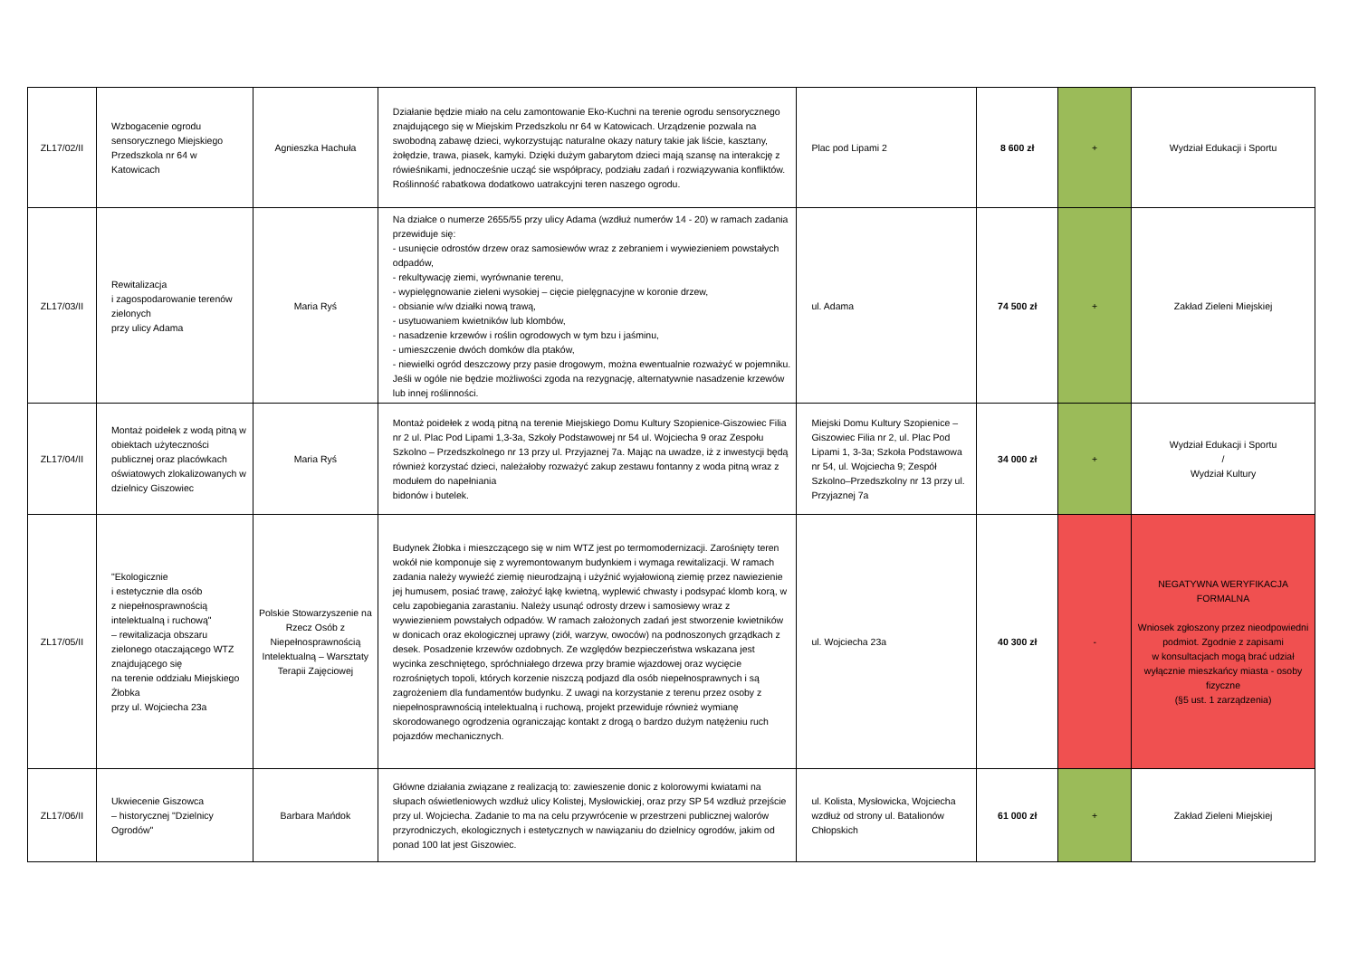| ZL17/02/II | Wzbogacenie ogrodu sensorycznego Miejskiego Przedszkola nr 64 w Katowicach | Agnieszka Hachuła | Działanie będzie miało na celu zamontowanie Eko-Kuchni na terenie ogrodu sensorycznego znajdującego się w Miejskim Przedszkolu nr 64 w Katowicach. Urządzenie pozwala na swobodną zabawę dzieci, wykorzystując naturalne okazy natury takie jak liście, kasztany, żołędzie, trawa, piasek, kamyki. Dzięki dużym gabarytom dzieci mają szansę na interakcję z rówieśnikami, jednocześnie ucząć sie współpracy, podziału zadań i rozwiązywania konfliktów. Roślinność rabatkowa dodatkowo uatrakcyjni teren naszego ogrodu. | Plac pod Lipami 2 | 8 600 zł | + | Wydział Edukacji i Sportu |
| ZL17/03/II | Rewitalizacja i zagospodarowanie terenów zielonych przy ulicy Adama | Maria Ryś | Na działce o numerze 2655/55 przy ulicy Adama (wzdłuż numerów 14 - 20) w ramach zadania przewiduje się: - usunięcie odrostów drzew oraz samosiewów wraz z zebraniem i wywiezieniem powstałych odpadów, - rekultywację ziemi, wyrównanie terenu, - wypielęgnowanie zieleni wysokiej – cięcie pielęgnacyjne w koronie drzew, - obsianie w/w działki nową trawą, - usytuowaniem kwietników lub klombów, - nasadzenie krzewów i roślin ogrodowych w tym bzu i jaśminu, - umieszczenie dwóch domków dla ptaków, - niewielki ogród deszczowy przy pasie drogowym, można ewentualnie rozważyć w pojemniku. Jeśli w ogóle nie będzie możliwości zgoda na rezygnację, alternatywnie nasadzenie krzewów lub innej roślinności. | ul. Adama | 74 500 zł | + | Zakład Zieleni Miejskiej |
| ZL17/04/II | Montaż poidełek z wodą pitną w obiektach użyteczności publicznej oraz placówkach oświatowych zlokalizowanych w dzielnicy Giszowiec | Maria Ryś | Montaż poidełek z wodą pitną na terenie Miejskiego Domu Kultury Szopienice-Giszowiec Filia nr 2 ul. Plac Pod Lipami 1,3-3a, Szkoły Podstawowej nr 54 ul. Wojciecha 9 oraz Zespołu Szkolno – Przedszkolnego nr 13 przy ul. Przyjaznej 7a. Mając na uwadze, iż z inwestycji będą również korzystać dzieci, należałoby rozważyć zakup zestawu fontanny z woda pitną wraz z modułem do napełniania bidonów i butelek. | Miejski Domu Kultury Szopienice – Giszowiec Filia nr 2, ul. Plac Pod Lipami 1, 3-3a; Szkoła Podstawowa nr 54, ul. Wojciecha 9; Zespół Szkolno–Przedszkolny nr 13 przy ul. Przyjaznej 7a | 34 000 zł | + | Wydział Edukacji i Sportu / Wydział Kultury |
| ZL17/05/II | "Ekologicznie i estetycznie dla osób z niepełnosprawnością intelektualną i ruchową" – rewitalizacja obszaru zielonego otaczającego WTZ znajdującego się na terenie oddziału Miejskiego Żłobka przy ul. Wojciecha 23a | Polskie Stowarzyszenie na Rzecz Osób z Niepełnosprawnością Intelektualną – Warsztaty Terapii Zajęciowej | Budynek Żłobka i mieszczącego się w nim WTZ jest po termomodernizacji. Zarośnięty teren wokół nie komponuje się z wyremontowanym budynkiem i wymaga rewitalizacji. W ramach zadania należy wywieźć ziemię nieurodzajną i użyźnić wyjałowioną ziemię przez nawiezienie jej humusem, posiać trawę, założyć łąkę kwietną, wyplewić chwasty i podsypać klomb korą, w celu zapobiegania zarastaniu. Należy usunąć odrosty drzew i samosiewy wraz z wywiezieniem powstałych odpadów. W ramach założonych zadań jest stworzenie kwietników w donicach oraz ekologicznej uprawy (ziół, warzyw, owoców) na podnoszonych grządkach z desek. Posadzenie krzewów ozdobnych. Ze względów bezpieczeństwa wskazana jest wycinka zeschniętego, spróchniałego drzewa przy bramie wjazdowej oraz wycięcie rozrośniętych topoli, których korzenie niszczą podjazd dla osób niepełnosprawnych i są zagrożeniem dla fundamentów budynku. Z uwagi na korzystanie z terenu przez osoby z niepełnosprawnością intelektualną i ruchową, projekt przewiduje również wymianę skorodowanego ogrodzenia ograniczając kontakt z drogą o bardzo dużym natężeniu ruch pojazdów mechanicznych. | ul. Wojciecha 23a | 40 300 zł | - | NEGATYWNA WERYFIKACJA FORMALNA Wniosek zgłoszony przez nieodpowiedni podmiot. Zgodnie z zapisami w konsultacjach mogą brać udział wyłącznie mieszkańcy miasta - osoby fizyczne (§5 ust. 1 zarządzenia) |
| ZL17/06/II | Ukwiecenie Giszowca – historycznej "Dzielnicy Ogrodów" | Barbara Mańdok | Główne działania związane z realizacją to: zawieszenie donic z kolorowymi kwiatami na słupach oświetleniowych wzdłuż ulicy Kolistej, Mysłowickiej, oraz przy SP 54 wzdłuż przejście przy ul. Wojciecha. Zadanie to ma na celu przywrócenie w przestrzeni publicznej walorów przyrodniczych, ekologicznych i estetycznych w nawiązaniu do dzielnicy ogrodów, jakim od ponad 100 lat jest Giszowiec. | ul. Kolista, Mysłowicka, Wojciecha wzdłuż od strony ul. Batalionów Chłopskich | 61 000 zł | + | Zakład Zieleni Miejskiej |